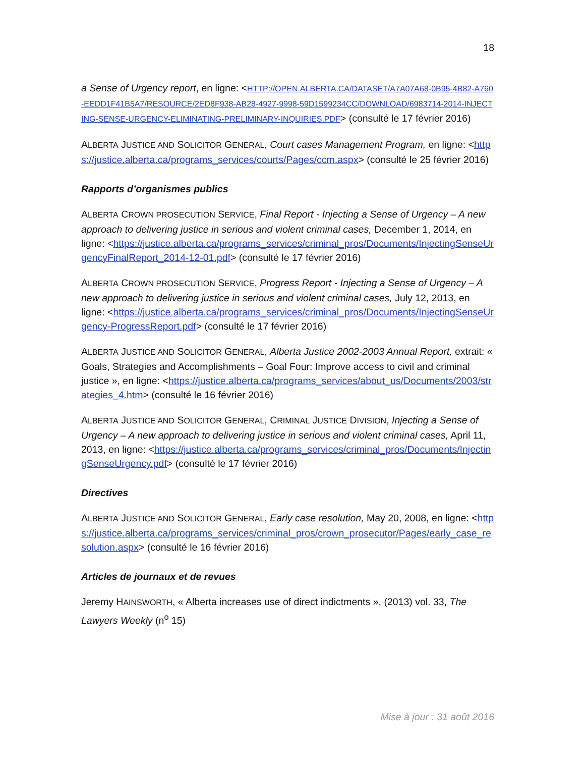18
a Sense of Urgency report, en ligne: <HTTP://OPEN.ALBERTA.CA/DATASET/A7A07A68-0B95-4B82-A760-EEDD1F41B5A7/RESOURCE/2ED8F938-AB28-4927-9998-59D1599234CC/DOWNLOAD/6983714-2014-INJECTING-SENSE-URGENCY-ELIMINATING-PRELIMINARY-INQUIRIES.PDF> (consulté le 17 février 2016)
ALBERTA JUSTICE AND SOLICITOR GENERAL, Court cases Management Program, en ligne: <https://justice.alberta.ca/programs_services/courts/Pages/ccm.aspx> (consulté le 25 février 2016)
Rapports d’organismes publics
ALBERTA CROWN PROSECUTION SERVICE, Final Report - Injecting a Sense of Urgency – A new approach to delivering justice in serious and violent criminal cases, December 1, 2014, en ligne: <https://justice.alberta.ca/programs_services/criminal_pros/Documents/InjectingSenseUrgencyFinalReport_2014-12-01.pdf> (consulté le 17 février 2016)
ALBERTA CROWN PROSECUTION SERVICE, Progress Report - Injecting a Sense of Urgency – A new approach to delivering justice in serious and violent criminal cases, July 12, 2013, en ligne: <https://justice.alberta.ca/programs_services/criminal_pros/Documents/InjectingSenseUrgency-ProgressReport.pdf> (consulté le 17 février 2016)
ALBERTA JUSTICE AND SOLICITOR GENERAL, Alberta Justice 2002-2003 Annual Report, extrait: « Goals, Strategies and Accomplishments – Goal Four: Improve access to civil and criminal justice », en ligne: <https://justice.alberta.ca/programs_services/about_us/Documents/2003/strategies_4.htm> (consulté le 16 février 2016)
ALBERTA JUSTICE AND SOLICITOR GENERAL, CRIMINAL JUSTICE DIVISION, Injecting a Sense of Urgency – A new approach to delivering justice in serious and violent criminal cases, April 11, 2013, en ligne: <https://justice.alberta.ca/programs_services/criminal_pros/Documents/InjectingSenseUrgency.pdf> (consulté le 17 février 2016)
Directives
ALBERTA JUSTICE AND SOLICITOR GENERAL, Early case resolution, May 20, 2008, en ligne: <https://justice.alberta.ca/programs_services/criminal_pros/crown_prosecutor/Pages/early_case_resolution.aspx> (consulté le 16 février 2016)
Articles de journaux et de revues
Jeremy HAINSWORTH, « Alberta increases use of direct indictments », (2013) vol. 33, The Lawyers Weekly (n<sup>o</sup> 15)
Mise à jour : 31 août 2016